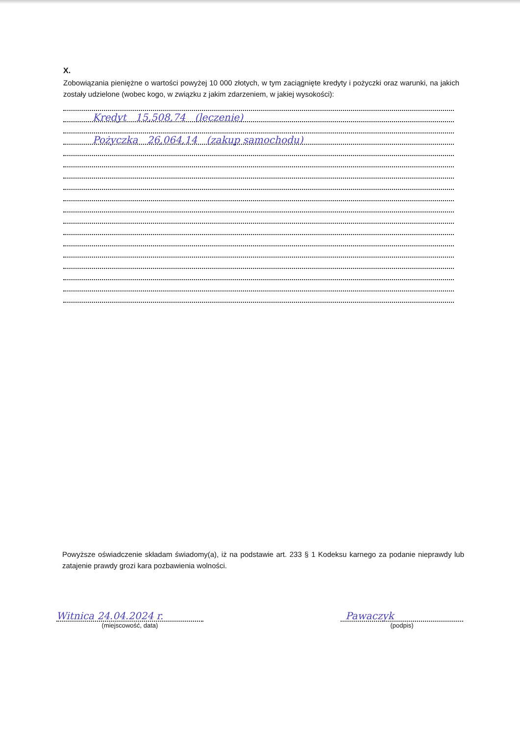X.
Zobowiązania pieniężne o wartości powyżej 10 000 złotych, w tym zaciągnięte kredyty i pożyczki oraz warunki, na jakich zostały udzielone (wobec kogo, w związku z jakim zdarzeniem, w jakiej wysokości):
Kredyt 15,508,74 (leczenie)
Pożyczka 26,064,14 (zakup samochodu)
Powyższe oświadczenie składam świadomy(a), iż na podstawie art. 233 § 1 Kodeksu karnego za podanie nieprawdy lub zatajenie prawdy grozi kara pozbawienia wolności.
Witnica 24.04.2024 r.
(miejscowość, data)
Pawaczyk
(podpis)